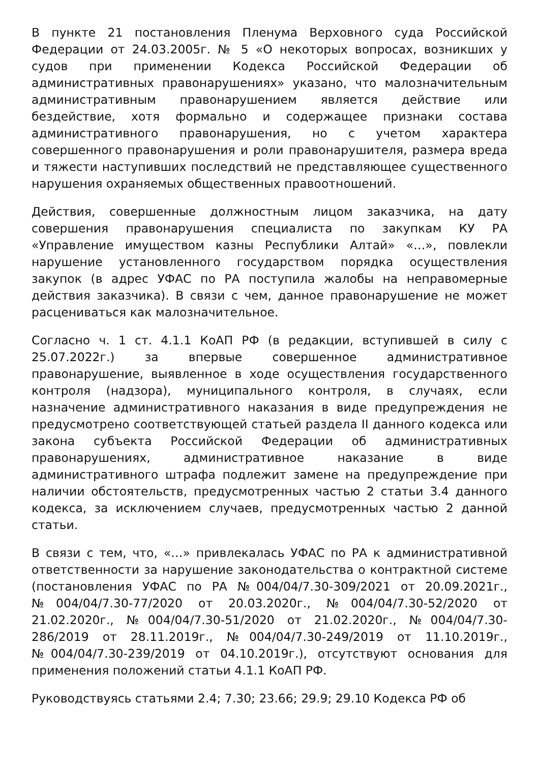В пункте 21 постановления Пленума Верховного суда Российской Федерации от 24.03.2005г. № 5 «О некоторых вопросах, возникших у судов при применении Кодекса Российской Федерации об административных правонарушениях» указано, что малозначительным административным правонарушением является действие или бездействие, хотя формально и содержащее признаки состава административного правонарушения, но с учетом характера совершенного правонарушения и роли правонарушителя, размера вреда и тяжести наступивших последствий не представляющее существенного нарушения охраняемых общественных правоотношений.
Действия, совершенные должностным лицом заказчика, на дату совершения правонарушения специалиста по закупкам КУ РА «Управление имуществом казны Республики Алтай» «…», повлекли нарушение установленного государством порядка осуществления закупок (в адрес УФАС по РА поступила жалобы на неправомерные действия заказчика). В связи с чем, данное правонарушение не может расцениваться как малозначительное.
Согласно ч. 1 ст. 4.1.1 КоАП РФ (в редакции, вступившей в силу с 25.07.2022г.) за впервые совершенное административное правонарушение, выявленное в ходе осуществления государственного контроля (надзора), муниципального контроля, в случаях, если назначение административного наказания в виде предупреждения не предусмотрено соответствующей статьей раздела II данного кодекса или закона субъекта Российской Федерации об административных правонарушениях, административное наказание в виде административного штрафа подлежит замене на предупреждение при наличии обстоятельств, предусмотренных частью 2 статьи 3.4 данного кодекса, за исключением случаев, предусмотренных частью 2 данной статьи.
В связи с тем, что, «…» привлекалась УФАС по РА к административной ответственности за нарушение законодательства о контрактной системе (постановления УФАС по РА №004/04/7.30-309/2021 от 20.09.2021г., №004/04/7.30-77/2020 от 20.03.2020г., №004/04/7.30-52/2020 от 21.02.2020г., №004/04/7.30-51/2020 от 21.02.2020г., №004/04/7.30-286/2019 от 28.11.2019г., №004/04/7.30-249/2019 от 11.10.2019г., №004/04/7.30-239/2019 от 04.10.2019г.), отсутствуют основания для применения положений статьи 4.1.1 КоАП РФ.
Руководствуясь статьями 2.4; 7.30; 23.66; 29.9; 29.10 Кодекса РФ об